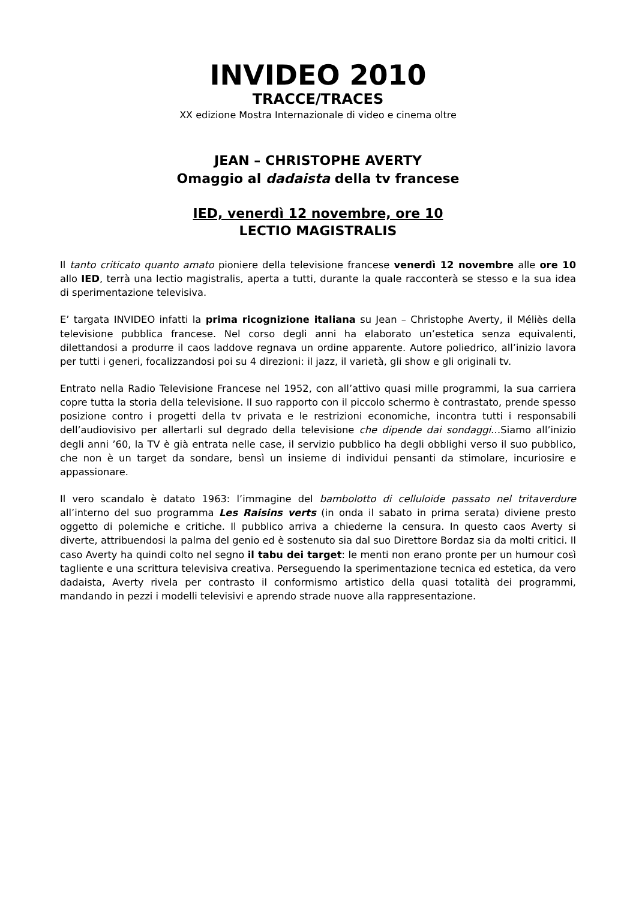INVIDEO 2010
TRACCE/TRACES
XX edizione Mostra Internazionale di video e cinema oltre
JEAN – CHRISTOPHE AVERTY
Omaggio al dadaista della tv francese
IED, venerdì 12 novembre, ore 10
LECTIO MAGISTRALIS
Il tanto criticato quanto amato pioniere della televisione francese venerdì 12 novembre alle ore 10 allo IED, terrà una lectio magistralis, aperta a tutti, durante la quale racconterà se stesso e la sua idea di sperimentazione televisiva.
E’ targata INVIDEO infatti la prima ricognizione italiana su Jean – Christophe Averty, il Méliès della televisione pubblica francese. Nel corso degli anni ha elaborato un’estetica senza equivalenti, dilettandosi a produrre il caos laddove regnava un ordine apparente. Autore poliedrico, all’inizio lavora per tutti i generi, focalizzandosi poi su 4 direzioni: il jazz, il varietà, gli show e gli originali tv.
Entrato nella Radio Televisione Francese nel 1952, con all’attivo quasi mille programmi, la sua carriera copre tutta la storia della televisione. Il suo rapporto con il piccolo schermo è contrastato, prende spesso posizione contro i progetti della tv privata e le restrizioni economiche, incontra tutti i responsabili dell’audiovisivo per allertarli sul degrado della televisione che dipende dai sondaggi…Siamo all’inizio degli anni ’60, la TV è già entrata nelle case, il servizio pubblico ha degli obblighi verso il suo pubblico, che non è un target da sondare, bensì un insieme di individui pensanti da stimolare, incuriosire e appassionare.
Il vero scandalo è datato 1963: l’immagine del bambolotto di celluloide passato nel tritaverdure all’interno del suo programma Les Raisins verts (in onda il sabato in prima serata) diviene presto oggetto di polemiche e critiche. Il pubblico arriva a chiederne la censura. In questo caos Averty si diverte, attribuendosi la palma del genio ed è sostenuto sia dal suo Direttore Bordaz sia da molti critici. Il caso Averty ha quindi colto nel segno il tabu dei target: le menti non erano pronte per un humour così tagliente e una scrittura televisiva creativa. Perseguendo la sperimentazione tecnica ed estetica, da vero dadaista, Averty rivela per contrasto il conformismo artistico della quasi totalità dei programmi, mandando in pezzi i modelli televisivi e aprendo strade nuove alla rappresentazione.